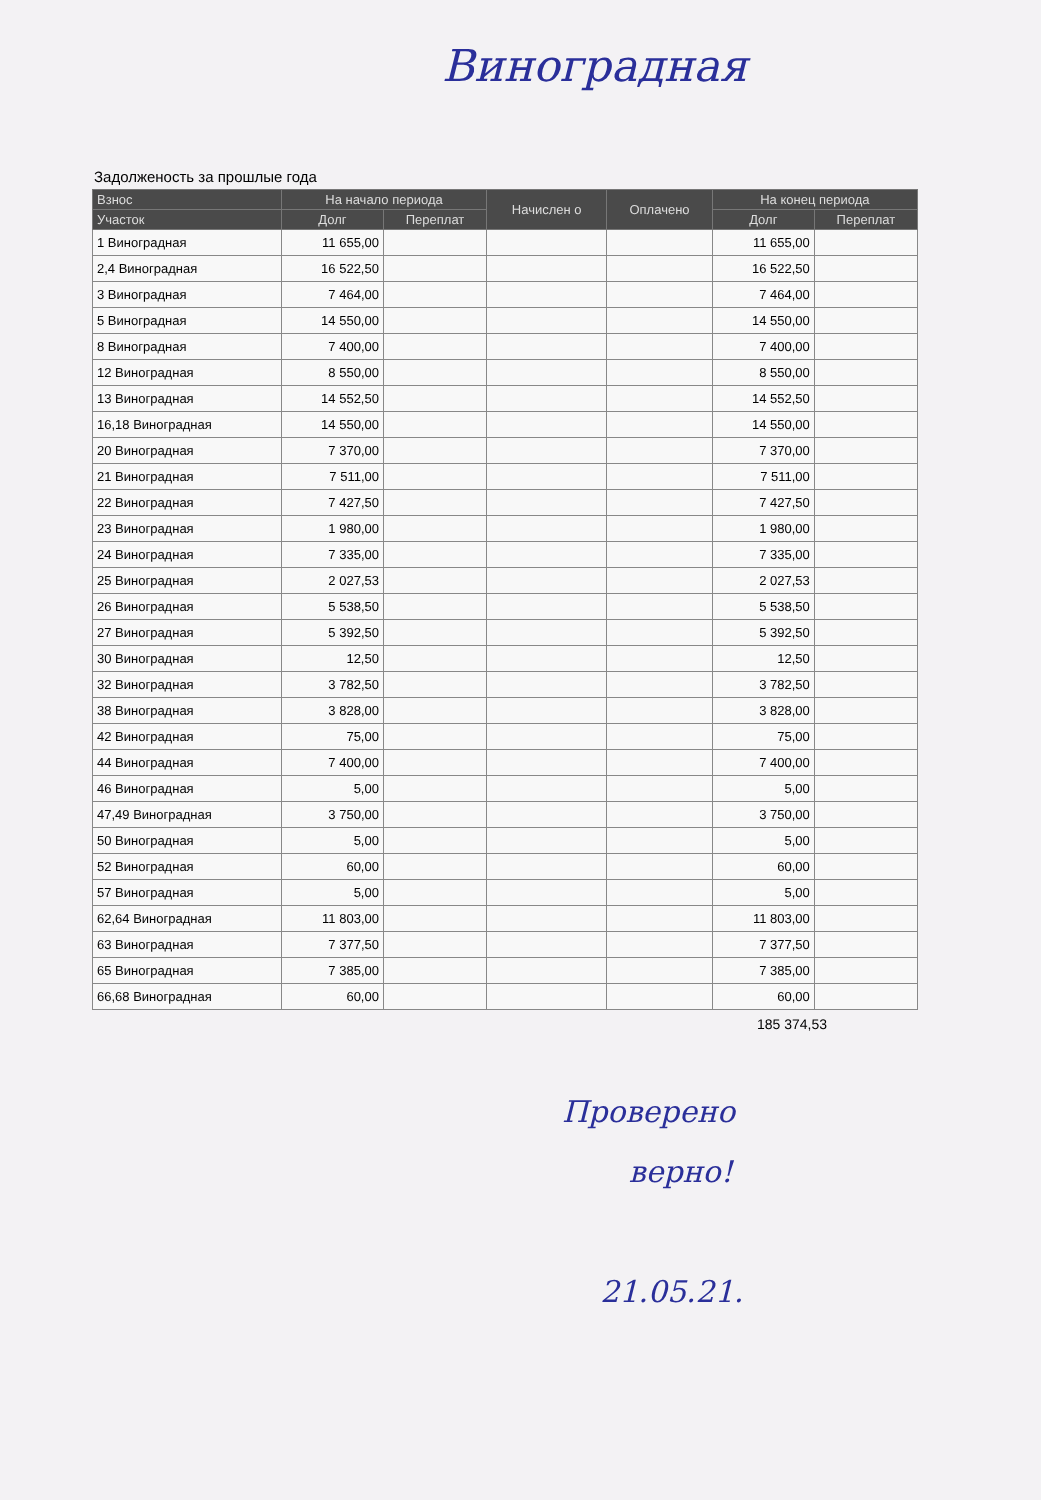Виноградная
Задолженость за прошлые года
| Взнос | На начало периода | | Начислен о | Оплачено | На конец периода | |
| --- | --- | --- | --- | --- | --- | --- |
| Участок | Долг | Переплат | | | Долг | Переплат |
| 1 Виноградная | 11 655,00 | | | | 11 655,00 | |
| 2,4 Виноградная | 16 522,50 | | | | 16 522,50 | |
| 3 Виноградная | 7 464,00 | | | | 7 464,00 | |
| 5 Виноградная | 14 550,00 | | | | 14 550,00 | |
| 8 Виноградная | 7 400,00 | | | | 7 400,00 | |
| 12 Виноградная | 8 550,00 | | | | 8 550,00 | |
| 13 Виноградная | 14 552,50 | | | | 14 552,50 | |
| 16,18 Виноградная | 14 550,00 | | | | 14 550,00 | |
| 20 Виноградная | 7 370,00 | | | | 7 370,00 | |
| 21 Виноградная | 7 511,00 | | | | 7 511,00 | |
| 22 Виноградная | 7 427,50 | | | | 7 427,50 | |
| 23 Виноградная | 1 980,00 | | | | 1 980,00 | |
| 24 Виноградная | 7 335,00 | | | | 7 335,00 | |
| 25 Виноградная | 2 027,53 | | | | 2 027,53 | |
| 26 Виноградная | 5 538,50 | | | | 5 538,50 | |
| 27 Виноградная | 5 392,50 | | | | 5 392,50 | |
| 30 Виноградная | 12,50 | | | | 12,50 | |
| 32 Виноградная | 3 782,50 | | | | 3 782,50 | |
| 38 Виноградная | 3 828,00 | | | | 3 828,00 | |
| 42 Виноградная | 75,00 | | | | 75,00 | |
| 44 Виноградная | 7 400,00 | | | | 7 400,00 | |
| 46 Виноградная | 5,00 | | | | 5,00 | |
| 47,49 Виноградная | 3 750,00 | | | | 3 750,00 | |
| 50 Виноградная | 5,00 | | | | 5,00 | |
| 52 Виноградная | 60,00 | | | | 60,00 | |
| 57 Виноградная | 5,00 | | | | 5,00 | |
| 62,64 Виноградная | 11 803,00 | | | | 11 803,00 | |
| 63 Виноградная | 7 377,50 | | | | 7 377,50 | |
| 65 Виноградная | 7 385,00 | | | | 7 385,00 | |
| 66,68 Виноградная | 60,00 | | | | 60,00 | |
185 374,53
Проверено
верно!
21.05.21.